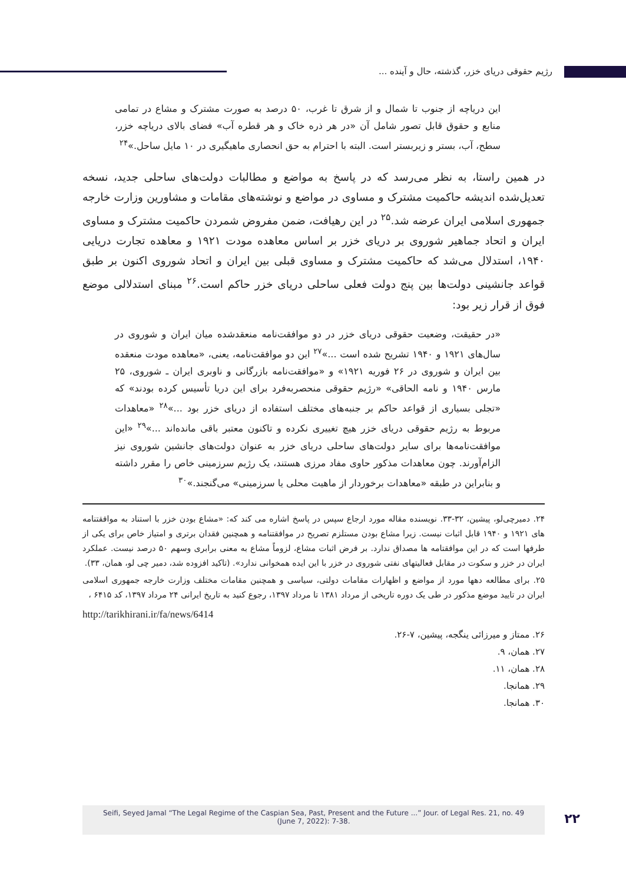رژیم حقوقی دریای خزر، گذشته، حال و آینده ...
این دریاچه از جنوب تا شمال و از شرق تا غرب، ۵۰ درصد به صورت مشترک و مشاع در تمامی منابع و حقوق قابل تصور شامل آن «در هر ذره خاک و هر قطره آب» فضای بالای دریاچه خزر، سطح، آب، بستر و زیربستر است. البته با احترام به حق انحصاری ماهیگیری در ۱۰ مایل ساحل.»<sup>۲۴</sup>
در همین راستا، به نظر می‌رسد که در پاسخ به مواضع و مطالبات دولت‌های ساحلی جدید، نسخه تعدیل‌شده اندیشه حاکمیت مشترک و مساوی در مواضع و نوشته‌های مقامات و مشاورین وزارت خارجه جمهوری اسلامی ایران عرضه شد.<sup>۲۵</sup> در این رهیافت، ضمن مفروض شمردن حاکمیت مشترک و مساوی ایران و اتحاد جماهیر شوروی بر دریای خزر بر اساس معاهده مودت ۱۹۲۱ و معاهده تجارت دریایی ۱۹۴۰، استدلال می‌شد که حاکمیت مشترک و مساوی قبلی بین ایران و اتحاد شوروی اکنون بر طبق قواعد جانشینی دولت‌ها بین پنج دولت فعلی ساحلی دریای خزر حاکم است.<sup>۲۶</sup> مبنای استدلالی موضع فوق از قرار زیر بود:
«در حقیقت، وضعیت حقوقی دریای خزر در دو موافقت‌نامه منعقدشده میان ایران و شوروی در سال‌های ۱۹۲۱ و ۱۹۴۰ تشریح شده است ...»<sup>۲۷</sup> این دو موافقت‌نامه، یعنی، «معاهده مودت منعقده بین ایران و شوروی در ۲۶ فوریه ۱۹۲۱» و «موافقت‌نامه بازرگانی و ناوبری ایران ـ شوروی، ۲۵ مارس ۱۹۴۰ و نامه الحاقی» «رژیم حقوقی منحصربه‌فرد برای این دریا تأسیس کرده بودند» که «تجلی بسیاری از قواعد حاکم بر جنبه‌های مختلف استفاده از دریای خزر بود ...»<sup>۲۸</sup> «معاهدات مربوط به رژیم حقوقی دریای خزر هیچ تغییری نکرده و تاکنون معتبر باقی مانده‌اند ...»<sup>۲۹</sup> «این موافقت‌نامه‌ها برای سایر دولت‌های ساحلی دریای خزر به عنوان دولت‌های جانشین شوروی نیز الزام‌آورند. چون معاهدات مذکور حاوی مفاد مرزی هستند، یک رژیم سرزمینی خاص را مقرر داشته و بنابراین در طبقه «معاهدات برخوردار از ماهیت محلی یا سرزمینی» می‌گنجند.»<sup>۳۰</sup>
۲۴. دمیرچی‌لو، پیشین، ۳۲-۳۳. نویسنده مقاله مورد ارجاع سپس در پاسخ اشاره می کند که: «مشاع بودن خزر با استناد به موافقتنامه های ۱۹۲۱ و ۱۹۴۰ قابل اثبات نیست. زیرا مشاع بودن مستلزم تصریح در موافقتنامه و همچنین فقدان برتری و امتیاز خاص برای یکی از طرفها است که در این موافقتامه ها مصداق ندارد. بر فرض اثبات مشاع، لزوماً مشاع به معنی برابری وسهم ۵۰ درصد نیست. عملکرد ایران در خزر و سکوت در مقابل فعالیتهای نفتی شوروی در خزر با این ایده همخوانی ندارد». (تاکید افزوده شد، دمیر چی لو، همان، ۳۳).
۲۵. برای مطالعه دهها مورد از مواضع و اظهارات مقامات دولتی، سیاسی و همچنین مقامات مختلف وزارت خارجه جمهوری اسلامی ایران در تایید موضع مذکور در طی یک دوره تاریخی از مرداد ۱۳۸۱ تا مرداد ۱۳۹۷، رجوع کنید به تاریخ ایرانی ۲۴ مرداد ۱۳۹۷، کد ۶۴۱۵ ،
http://tarikhirani.ir/fa/news/6414
۲۶. ممتاز و میرزائی ینگجه، پیشین، ۷-۲۶.
۲۷. همان، ۹.
۲۸. همان، ۱۱.
۲۹. همانجا.
۳۰. همانجا.
Seifi, Seyed Jamal “The Legal Regime of the Caspian Sea, Past, Present and the Future ...” Jour. of Legal Res. 21, no. 49
(June 7, 2022): 7-38.
۲۲